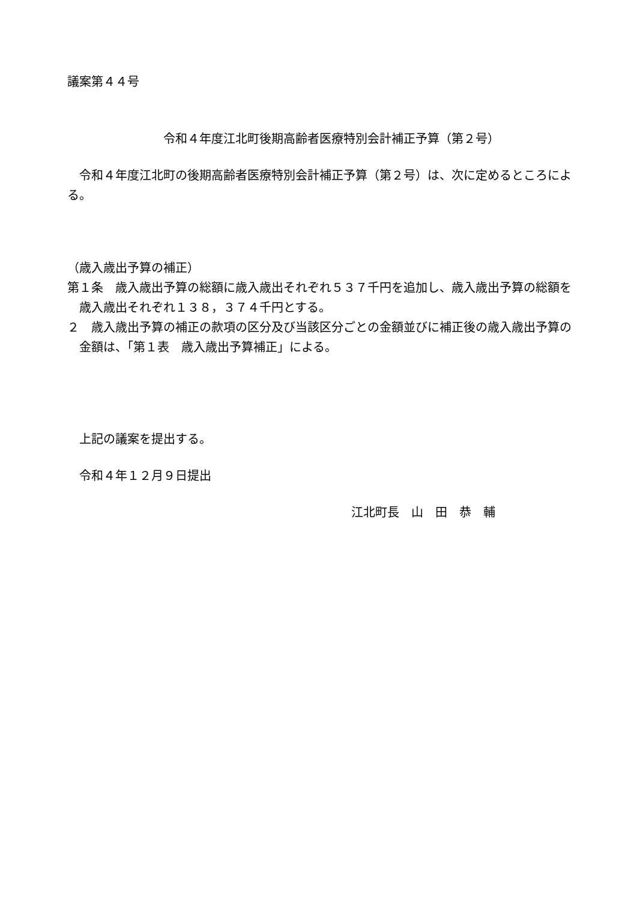議案第４４号
令和４年度江北町後期高齢者医療特別会計補正予算（第２号）
令和４年度江北町の後期高齢者医療特別会計補正予算（第２号）は、次に定めるところによる。
（歳入歳出予算の補正）
第１条　歳入歳出予算の総額に歳入歳出それぞれ５３７千円を追加し、歳入歳出予算の総額を歳入歳出それぞれ１３８，３７４千円とする。
２　歳入歳出予算の補正の款項の区分及び当該区分ごとの金額並びに補正後の歳入歳出予算の金額は、「第１表　歳入歳出予算補正」による。
上記の議案を提出する。
令和４年１２月９日提出
江北町長　山　田　恭　輔